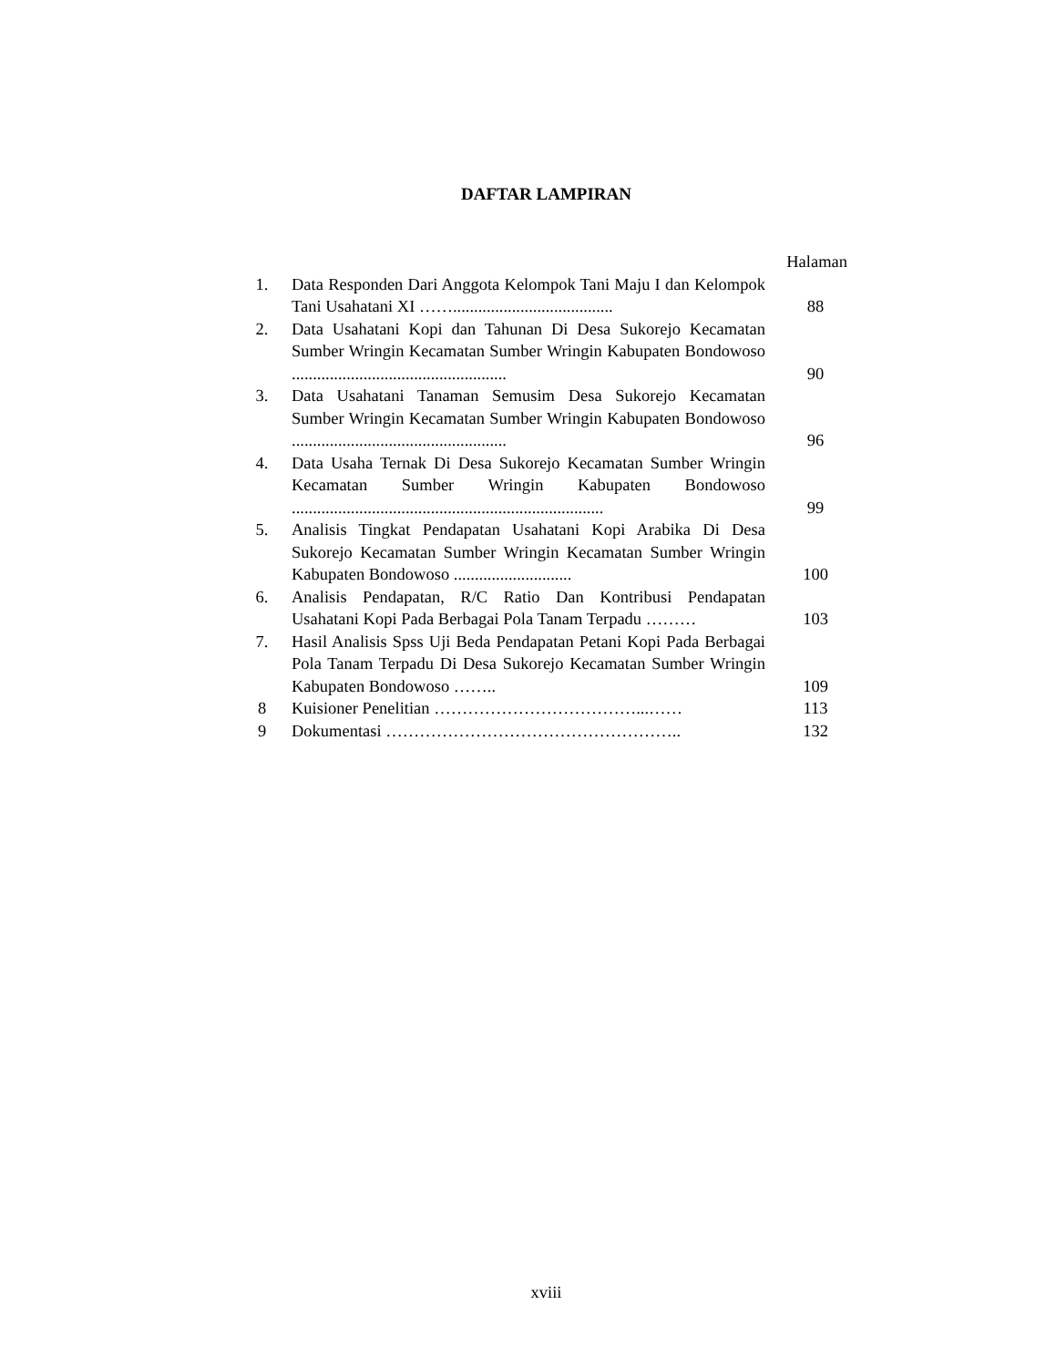DAFTAR LAMPIRAN
| | | Halaman |
| --- | --- | --- |
| 1. | Data Responden Dari Anggota Kelompok Tani Maju I dan Kelompok Tani Usahatani XI ……...................................... | 88 |
| 2. | Data Usahatani Kopi dan Tahunan Di Desa Sukorejo Kecamatan Sumber Wringin Kecamatan Sumber Wringin Kabupaten Bondowoso ................................................... | 90 |
| 3. | Data Usahatani Tanaman Semusim Desa Sukorejo Kecamatan Sumber Wringin Kecamatan Sumber Wringin Kabupaten Bondowoso ................................................... | 96 |
| 4. | Data Usaha Ternak Di Desa Sukorejo Kecamatan Sumber Wringin Kecamatan Sumber Wringin Kabupaten Bondowoso .......................................................................... | 99 |
| 5. | Analisis Tingkat Pendapatan Usahatani Kopi Arabika Di Desa Sukorejo Kecamatan Sumber Wringin Kecamatan Sumber Wringin Kabupaten Bondowoso ............................ | 100 |
| 6. | Analisis Pendapatan, R/C Ratio Dan Kontribusi Pendapatan Usahatani Kopi Pada Berbagai Pola Tanam Terpadu ……… | 103 |
| 7. | Hasil Analisis Spss Uji Beda Pendapatan Petani Kopi Pada Berbagai Pola Tanam Terpadu Di Desa Sukorejo Kecamatan Sumber Wringin Kabupaten Bondowoso …….. | 109 |
| 8 | Kuisioner Penelitian ………………………………...…… | 113 |
| 9 | Dokumentasi …………………………………………….. | 132 |
xviii